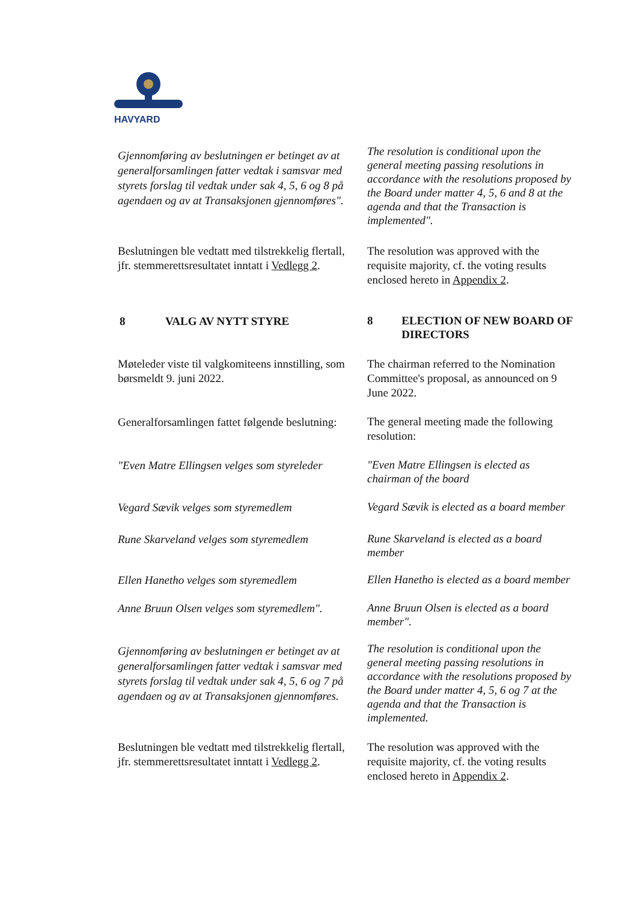HAVYARD
Gjennomføring av beslutningen er betinget av at generalforsamlingen fatter vedtak i samsvar med styrets forslag til vedtak under sak 4, 5, 6 og 8 på agendaen og av at Transaksjonen gjennomføres".
The resolution is conditional upon the general meeting passing resolutions in accordance with the resolutions proposed by the Board under matter 4, 5, 6 and 8 at the agenda and that the Transaction is implemented".
Beslutningen ble vedtatt med tilstrekkelig flertall, jfr. stemmerettsresultatet inntatt i Vedlegg 2.
The resolution was approved with the requisite majority, cf. the voting results enclosed hereto in Appendix 2.
8 VALG AV NYTT STYRE
8 ELECTION OF NEW BOARD OF DIRECTORS
Møteleder viste til valgkomiteens innstilling, som børsmeldt 9. juni 2022.
The chairman referred to the Nomination Committee's proposal, as announced on 9 June 2022.
Generalforsamlingen fattet følgende beslutning:
The general meeting made the following resolution:
"Even Matre Ellingsen velges som styreleder
"Even Matre Ellingsen is elected as chairman of the board
Vegard Sævik velges som styremedlem
Vegard Sævik is elected as a board member
Rune Skarveland velges som styremedlem
Rune Skarveland is elected as a board member
Ellen Hanetho velges som styremedlem
Ellen Hanetho is elected as a board member
Anne Bruun Olsen velges som styremedlem".
Anne Bruun Olsen is elected as a board member".
Gjennomføring av beslutningen er betinget av at generalforsamlingen fatter vedtak i samsvar med styrets forslag til vedtak under sak 4, 5, 6 og 7 på agendaen og av at Transaksjonen gjennomføres.
The resolution is conditional upon the general meeting passing resolutions in accordance with the resolutions proposed by the Board under matter 4, 5, 6 og 7 at the agenda and that the Transaction is implemented.
Beslutningen ble vedtatt med tilstrekkelig flertall, jfr. stemmerettsresultatet inntatt i Vedlegg 2.
The resolution was approved with the requisite majority, cf. the voting results enclosed hereto in Appendix 2.